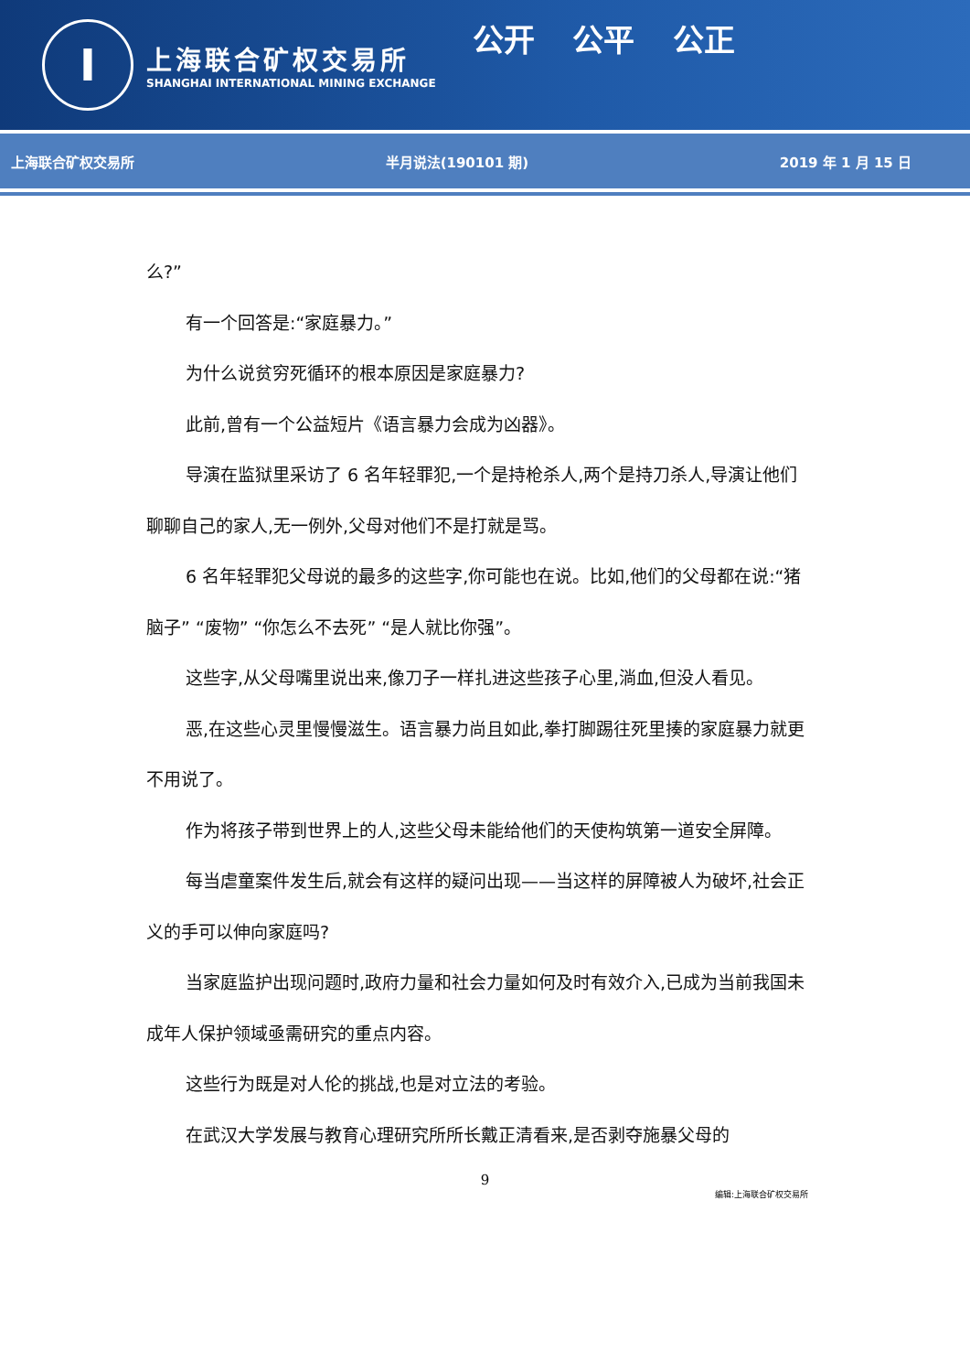I
上海联合矿权交易所
SHANGHAI INTERNATIONAL MINING EXCHANGE
公开 公平 公正
上海联合矿权交易所 半月说法(190101 期) 2019 年 1 月 15 日
么?”
有一个回答是:“家庭暴力。”
为什么说贫穷死循环的根本原因是家庭暴力?
此前,曾有一个公益短片《语言暴力会成为凶器》。
导演在监狱里采访了 6 名年轻罪犯,一个是持枪杀人,两个是持刀杀人,导演让他们聊聊自己的家人,无一例外,父母对他们不是打就是骂。
6 名年轻罪犯父母说的最多的这些字,你可能也在说。比如,他们的父母都在说:“猪脑子” “废物” “你怎么不去死” “是人就比你强”。
这些字,从父母嘴里说出来,像刀子一样扎进这些孩子心里,淌血,但没人看见。
恶,在这些心灵里慢慢滋生。语言暴力尚且如此,拳打脚踢往死里揍的家庭暴力就更不用说了。
作为将孩子带到世界上的人,这些父母未能给他们的天使构筑第一道安全屏障。
每当虐童案件发生后,就会有这样的疑问出现——当这样的屏障被人为破坏,社会正义的手可以伸向家庭吗?
当家庭监护出现问题时,政府力量和社会力量如何及时有效介入,已成为当前我国未成年人保护领域亟需研究的重点内容。
这些行为既是对人伦的挑战,也是对立法的考验。
在武汉大学发展与教育心理研究所所长戴正清看来,是否剥夺施暴父母的
9
编辑:上海联合矿权交易所